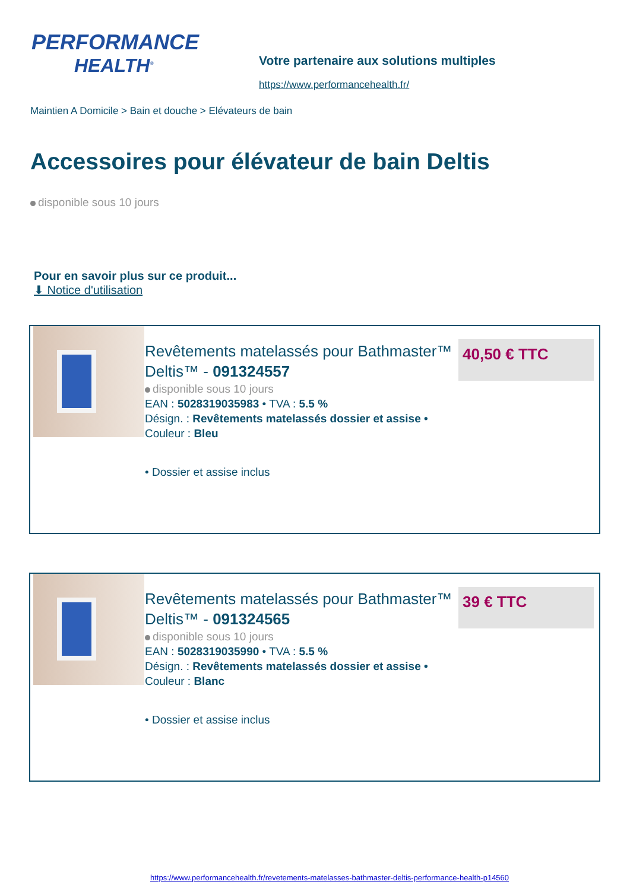PERFORMANCE
HEALTH<sup>®</sup>
Votre partenaire aux solutions multiples
https://www.performancehealth.fr/
Maintien A Domicile > Bain et douche > Elévateurs de bain
Accessoires pour élévateur de bain Deltis
disponible sous 10 jours
Pour en savoir plus sur ce produit...
⬇ Notice d'utilisation
Revêtements matelassés pour Bathmaster™ Deltis™ - 091324557
disponible sous 10 jours
EAN : 5028319035983 • TVA : 5.5 %
Désign. : Revêtements matelassés dossier et assise •
Couleur : Bleu
40,50 € TTC
• Dossier et assise inclus
Revêtements matelassés pour Bathmaster™ Deltis™ - 091324565
disponible sous 10 jours
EAN : 5028319035990 • TVA : 5.5 %
Désign. : Revêtements matelassés dossier et assise •
Couleur : Blanc
39 € TTC
• Dossier et assise inclus
https://www.performancehealth.fr/revetements-matelasses-bathmaster-deltis-performance-health-p14560